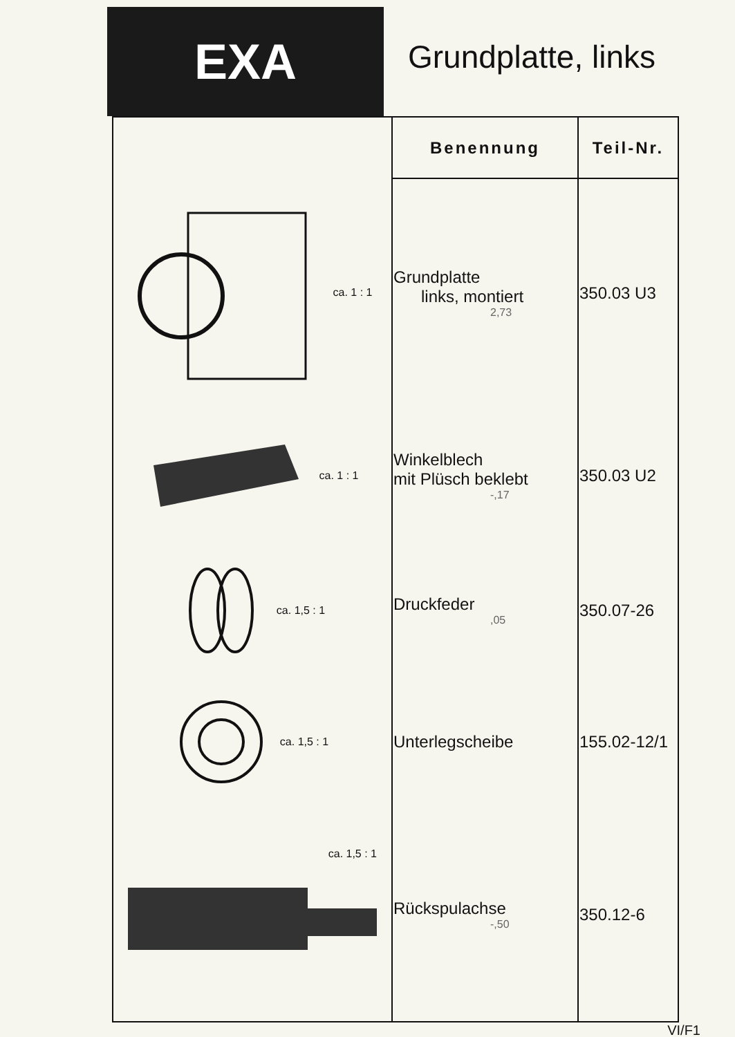EXA
Grundplatte, links
| | Benennung | Teil-Nr. |
| --- | --- | --- |
| ca. 1 : 1 | Grundplatte links, montiert 2,73 | 350.03 U3 |
| ca. 1 : 1 | Winkelblech mit Plüsch beklebt -,17 | 350.03 U2 |
| ca. 1,5 : 1 | Druckfeder ,05 | 350.07-26 |
| ca. 1,5 : 1 | Unterlegscheibe | 155.02-12/1 |
| ca. 1,5 : 1 | Rückspulachse -,50 | 350.12-6 |
VI/F1